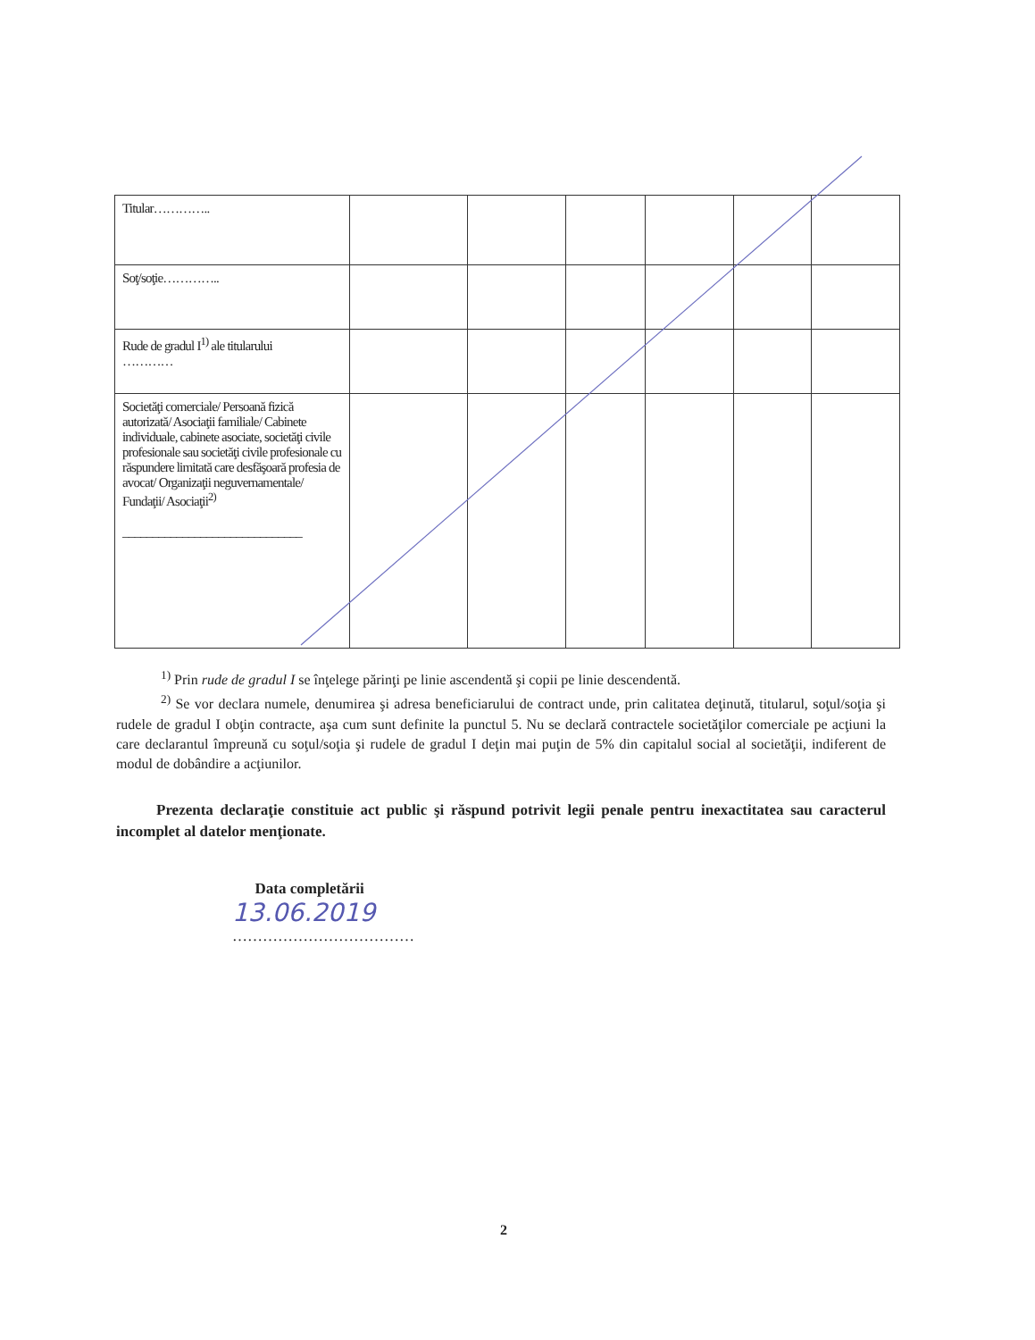| Titular………….. | | | | | | |
| Soţ/soţie………….. | | | | | | |
| Rude de gradul I<sup>1)</sup> ale titularului ………… | | | | | | |
| Societăţi comerciale/ Persoană fizică autorizată/ Asociaţii familiale/ Cabinete individuale, cabinete asociate, societăţi civile profesionale sau societăţi civile profesionale cu răspundere limitată care desfăşoară profesia de avocat/ Organizaţii neguvernamentale/ Fundaţii/ Asociaţii<sup>2)</sup> ______________________________ | | | | | | |
<sup>1)</sup> Prin rude de gradul I se înţelege părinţi pe linie ascendentă şi copii pe linie descendentă.
<sup>2)</sup> Se vor declara numele, denumirea şi adresa beneficiarului de contract unde, prin calitatea deţinută, titularul, soţul/soţia şi rudele de gradul I obţin contracte, aşa cum sunt definite la punctul 5. Nu se declară contractele societăţilor comerciale pe acţiuni la care declarantul împreună cu soţul/soţia şi rudele de gradul I deţin mai puţin de 5% din capitalul social al societăţii, indiferent de modul de dobândire a acţiunilor.
Prezenta declaraţie constituie act public şi răspund potrivit legii penale pentru inexactitatea sau caracterul incomplet al datelor menţionate.
Data completării
13.06.2019
………………………………
2